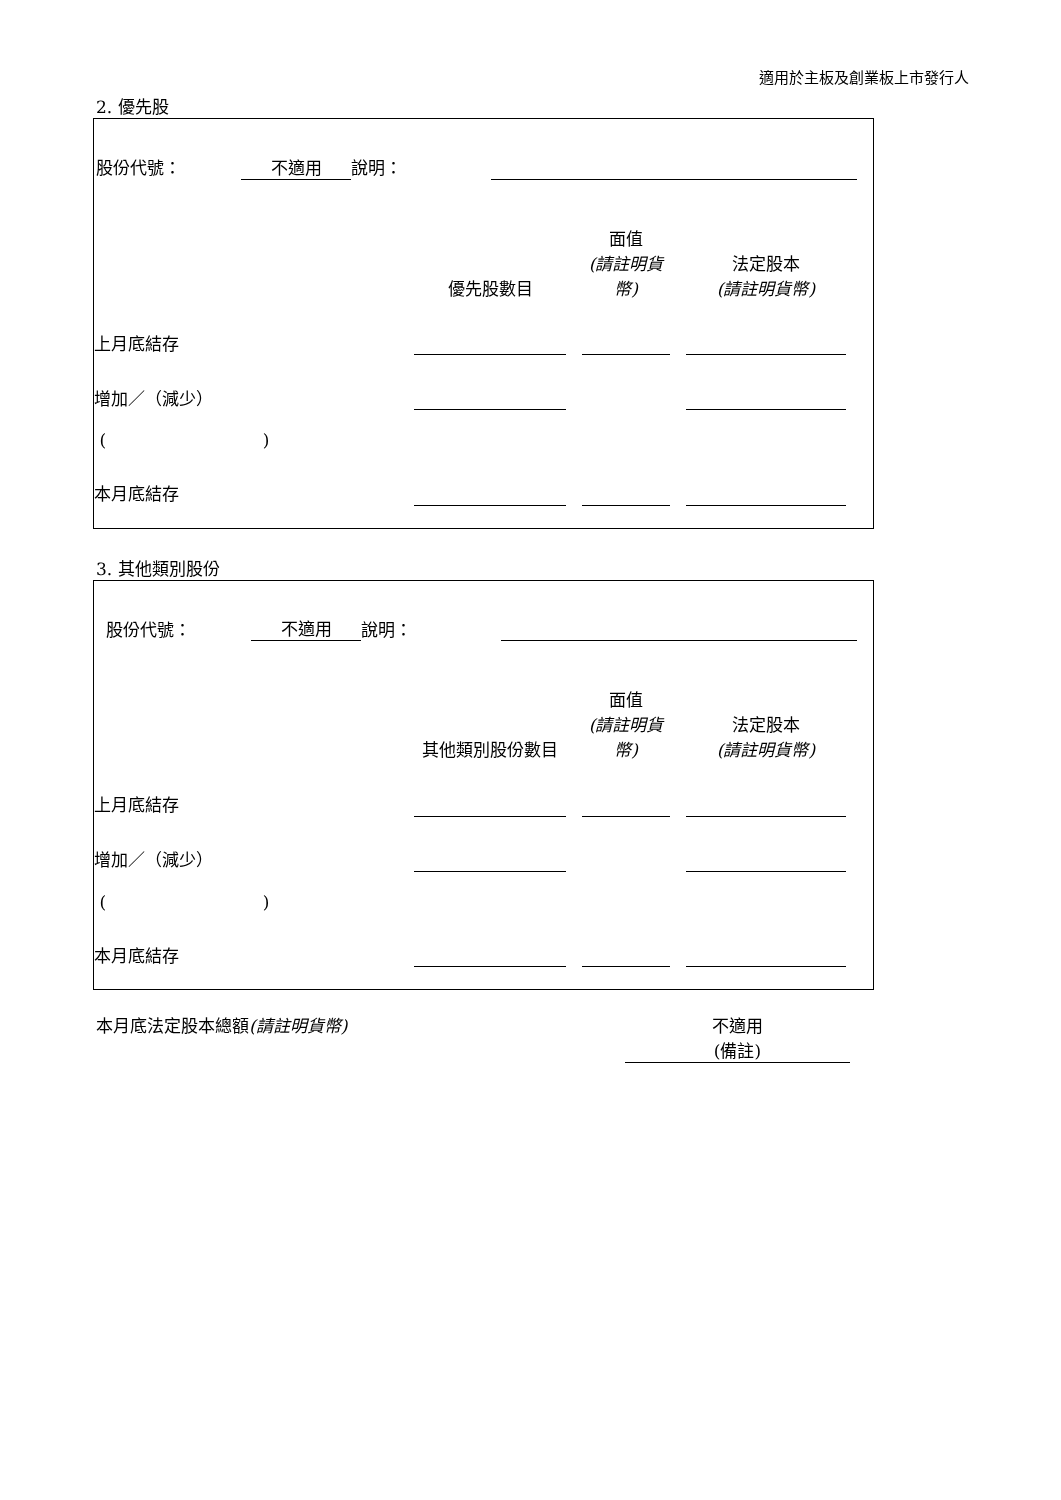適用於主板及創業板上市發行人
2. 優先股
| 股份代號： | 不適用 | 說明： | | |
| | 優先股數目 | | 面值 (請註明貨幣) | | 法定股本 (請註明貨幣) | |
| 上月底結存 | | | | | | |
| 增加／（減少） | | | | | | |
| ( ) | | | | | | |
| 本月底結存 | | | | | | |
3. 其他類別股份
| 股份代號： | 不適用 | 說明： | | |
| | 其他類別股份數目 | | 面值 (請註明貨幣) | | 法定股本 (請註明貨幣) | |
| 上月底結存 | | | | | | |
| 增加／（減少） | | | | | | |
| ( ) | | | | | | |
| 本月底結存 | | | | | | |
| 本月底法定股本總額 (請註明貨幣) | 不適用 (備註) |